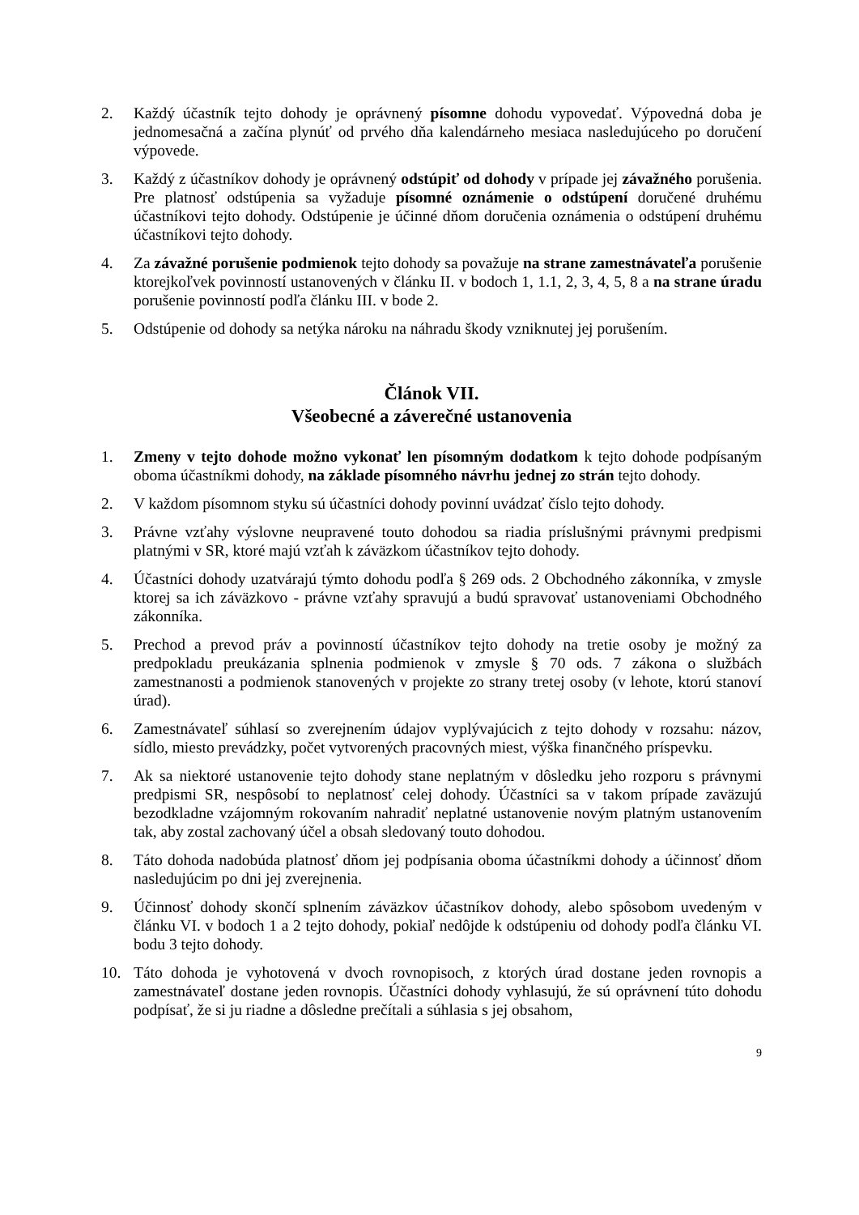2. Každý účastník tejto dohody je oprávnený písomne dohodu vypovedať. Výpovedná doba je jednomesačná a začína plynúť od prvého dňa kalendárneho mesiaca nasledujúceho po doručení výpovede.
3. Každý z účastníkov dohody je oprávnený odstúpiť od dohody v prípade jej závažného porušenia. Pre platnosť odstúpenia sa vyžaduje písomné oznámenie o odstúpení doručené druhému účastníkovi tejto dohody. Odstúpenie je účinné dňom doručenia oznámenia o odstúpení druhému účastníkovi tejto dohody.
4. Za závažné porušenie podmienok tejto dohody sa považuje na strane zamestnávateľa porušenie ktorejkoľvek povinností ustanovených v článku II. v bodoch 1, 1.1, 2, 3, 4, 5, 8 a na strane úradu porušenie povinností podľa článku III. v bode 2.
5. Odstúpenie od dohody sa netýka nároku na náhradu škody vzniknutej jej porušením.
Článok VII.
Všeobecné a záverečné ustanovenia
1. Zmeny v tejto dohode možno vykonať len písomným dodatkom k tejto dohode podpísaným oboma účastníkmi dohody, na základe písomného návrhu jednej zo strán tejto dohody.
2. V každom písomnom styku sú účastníci dohody povinní uvádzať číslo tejto dohody.
3. Právne vzťahy výslovne neupravené touto dohodou sa riadia príslušnými právnymi predpismi platnými v SR, ktoré majú vzťah k záväzkom účastníkov tejto dohody.
4. Účastníci dohody uzatvárajú týmto dohodu podľa § 269 ods. 2 Obchodného zákonníka, v zmysle ktorej sa ich záväzkovo - právne vzťahy spravujú a budú spravovať ustanoveniami Obchodného zákonníka.
5. Prechod a prevod práv a povinností účastníkov tejto dohody na tretie osoby je možný za predpokladu preukázania splnenia podmienok v zmysle § 70 ods. 7 zákona o službách zamestnanosti a podmienok stanovených v projekte zo strany tretej osoby (v lehote, ktorú stanoví úrad).
6. Zamestnávateľ súhlasí so zverejnením údajov vyplývajúcich z tejto dohody v rozsahu: názov, sídlo, miesto prevádzky, počet vytvorených pracovných miest, výška finančného príspevku.
7. Ak sa niektoré ustanovenie tejto dohody stane neplatným v dôsledku jeho rozporu s právnymi predpismi SR, nespôsobí to neplatnosť celej dohody. Účastníci sa v takom prípade zaväzujú bezodkladne vzájomným rokovaním nahradiť neplatné ustanovenie novým platným ustanovením tak, aby zostal zachovaný účel a obsah sledovaný touto dohodou.
8. Táto dohoda nadobúda platnosť dňom jej podpísania oboma účastníkmi dohody a účinnosť dňom nasledujúcim po dni jej zverejnenia.
9. Účinnosť dohody skončí splnením záväzkov účastníkov dohody, alebo spôsobom uvedeným v článku VI. v bodoch 1 a 2 tejto dohody, pokiaľ nedôjde k odstúpeniu od dohody podľa článku VI. bodu 3 tejto dohody.
10. Táto dohoda je vyhotovená v dvoch rovnopisoch, z ktorých úrad dostane jeden rovnopis a zamestnávateľ dostane jeden rovnopis. Účastníci dohody vyhlasujú, že sú oprávnení túto dohodu podpísať, že si ju riadne a dôsledne prečítali a súhlasia s jej obsahom,
9